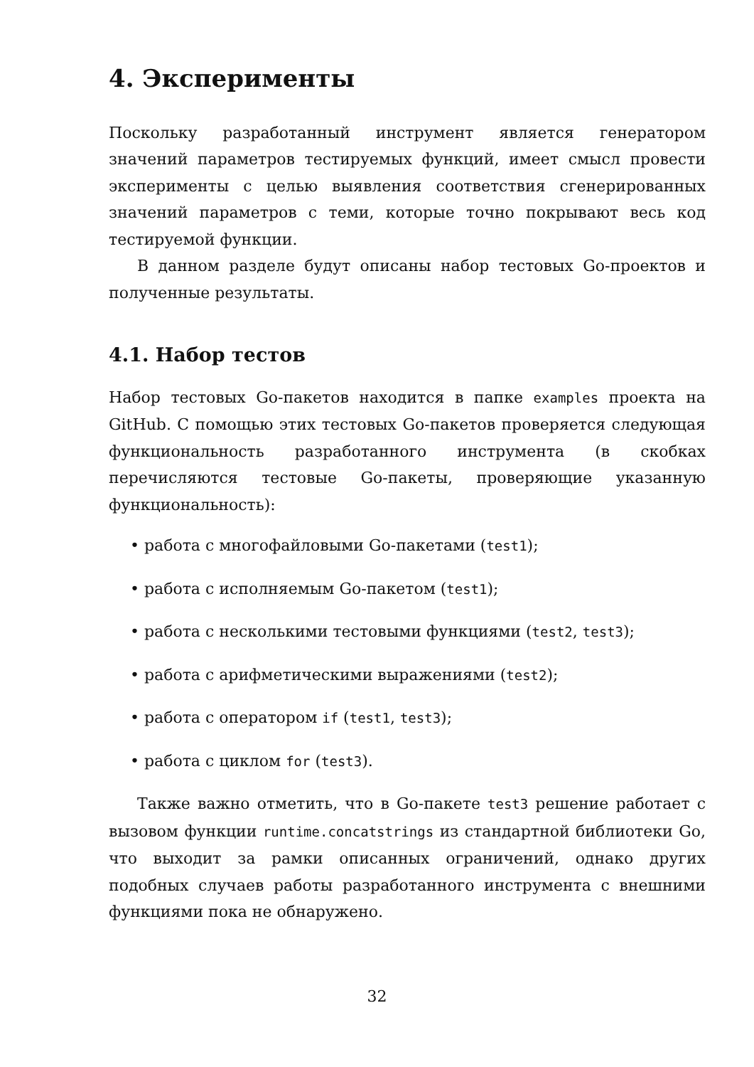4. Эксперименты
Поскольку разработанный инструмент является генератором значений параметров тестируемых функций, имеет смысл провести эксперименты с целью выявления соответствия сгенерированных значений параметров с теми, которые точно покрывают весь код тестируемой функции.
В данном разделе будут описаны набор тестовых Go-проектов и полученные результаты.
4.1. Набор тестов
Набор тестовых Go-пакетов находится в папке examples проекта на GitHub. С помощью этих тестовых Go-пакетов проверяется следующая функциональность разработанного инструмента (в скобках перечисляются тестовые Go-пакеты, проверяющие указанную функциональность):
• работа с многофайловыми Go-пакетами (test1);
• работа с исполняемым Go-пакетом (test1);
• работа с несколькими тестовыми функциями (test2, test3);
• работа с арифметическими выражениями (test2);
• работа с оператором if (test1, test3);
• работа с циклом for (test3).
Также важно отметить, что в Go-пакете test3 решение работает с вызовом функции runtime.concatstrings из стандартной библиотеки Go, что выходит за рамки описанных ограничений, однако других подобных случаев работы разработанного инструмента с внешними функциями пока не обнаружено.
32